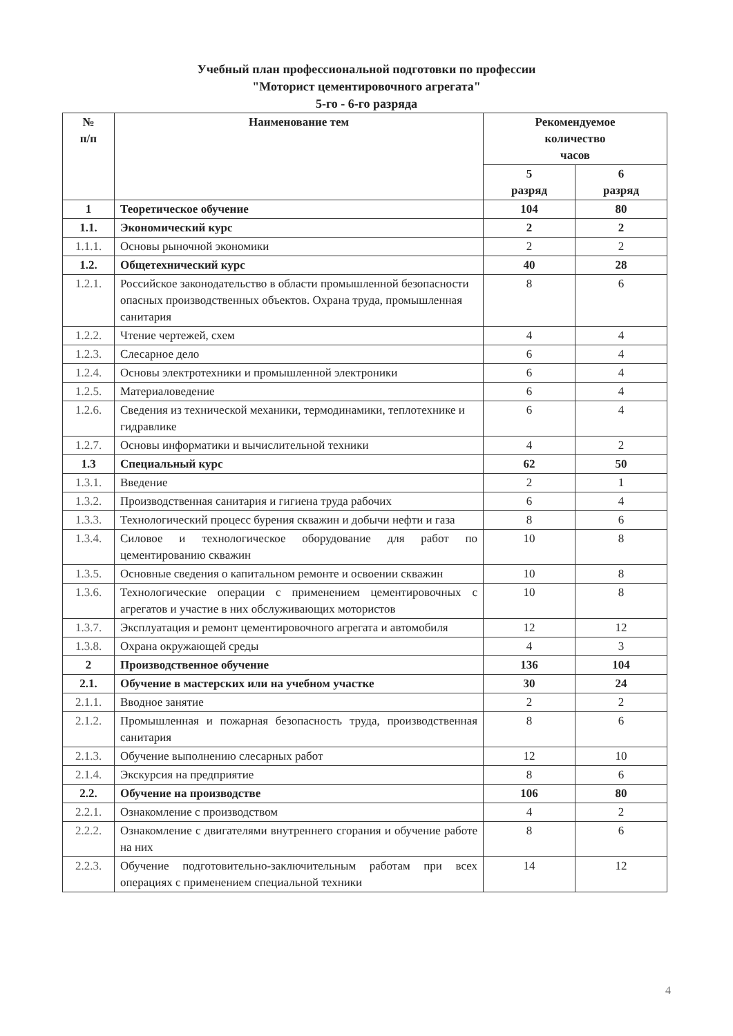Учебный план профессиональной подготовки по профессии
"Моторист цементировочного агрегата"
5-го - 6-го разряда
| № п/п | Наименование тем | Рекомендуемое количество часов | |
| --- | --- | --- | --- |
| | | 5 разряд | 6 разряд |
| 1 | Теоретическое обучение | 104 | 80 |
| 1.1. | Экономический курс | 2 | 2 |
| 1.1.1. | Основы рыночной экономики | 2 | 2 |
| 1.2. | Общетехнический курс | 40 | 28 |
| 1.2.1. | Российское законодательство в области промышленной безопасности опасных производственных объектов. Охрана труда, промышленная санитария | 8 | 6 |
| 1.2.2. | Чтение чертежей, схем | 4 | 4 |
| 1.2.3. | Слесарное дело | 6 | 4 |
| 1.2.4. | Основы электротехники и промышленной электроники | 6 | 4 |
| 1.2.5. | Материаловедение | 6 | 4 |
| 1.2.6. | Сведения из технической механики, термодинамики, теплотехнике и гидравлике | 6 | 4 |
| 1.2.7. | Основы информатики и вычислительной техники | 4 | 2 |
| 1.3 | Специальный курс | 62 | 50 |
| 1.3.1. | Введение | 2 | 1 |
| 1.3.2. | Производственная санитария и гигиена труда рабочих | 6 | 4 |
| 1.3.3. | Технологический процесс бурения скважин и добычи нефти и газа | 8 | 6 |
| 1.3.4. | Силовое и технологическое оборудование для работ по цементированию скважин | 10 | 8 |
| 1.3.5. | Основные сведения о капитальном ремонте и освоении скважин | 10 | 8 |
| 1.3.6. | Технологические операции с применением цементировочных с агрегатов и участие в них обслуживающих мотористов | 10 | 8 |
| 1.3.7. | Эксплуатация и ремонт цементировочного агрегата и автомобиля | 12 | 12 |
| 1.3.8. | Охрана окружающей среды | 4 | 3 |
| 2 | Производственное обучение | 136 | 104 |
| 2.1. | Обучение в мастерских или на учебном участке | 30 | 24 |
| 2.1.1. | Вводное занятие | 2 | 2 |
| 2.1.2. | Промышленная и пожарная безопасность труда, производственная санитария | 8 | 6 |
| 2.1.3. | Обучение выполнению слесарных работ | 12 | 10 |
| 2.1.4. | Экскурсия на предприятие | 8 | 6 |
| 2.2. | Обучение на производстве | 106 | 80 |
| 2.2.1. | Ознакомление с производством | 4 | 2 |
| 2.2.2. | Ознакомление с двигателями внутреннего сгорания и обучение работе на них | 8 | 6 |
| 2.2.3. | Обучение подготовительно-заключительным работам при всех операциях с применением специальной техники | 14 | 12 |
4